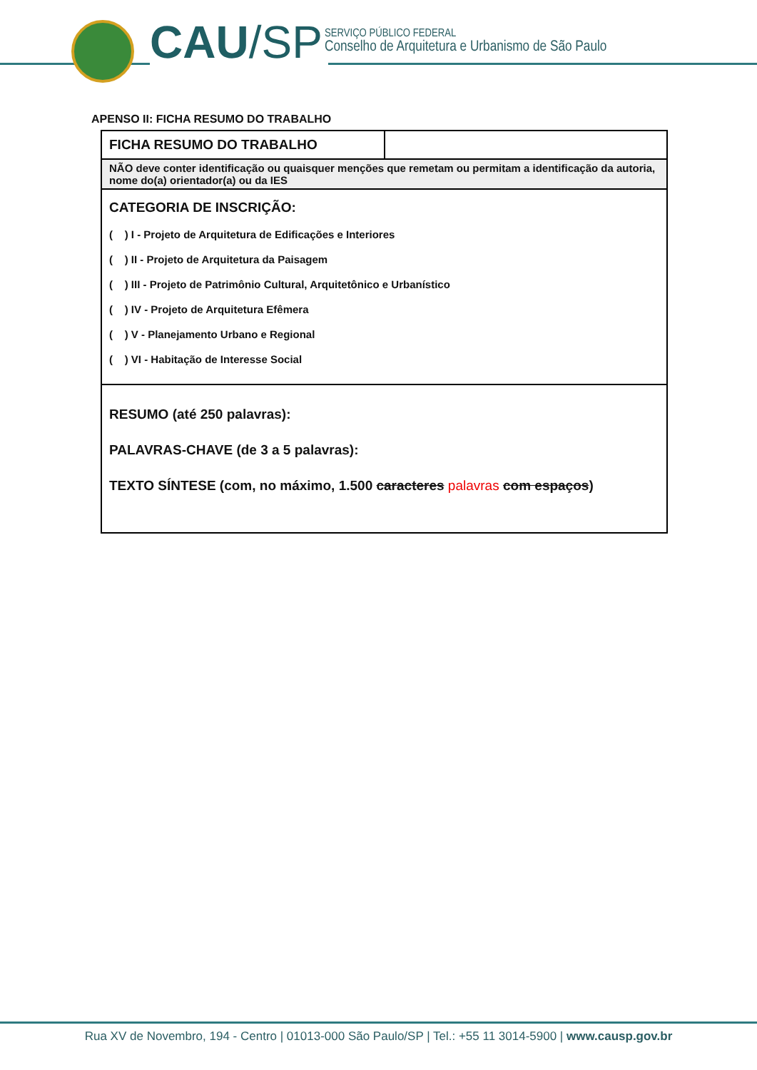CAU/SP
SERVIÇO PÚBLICO FEDERAL
Conselho de Arquitetura e Urbanismo de São Paulo
APENSO II: FICHA RESUMO DO TRABALHO
| FICHA RESUMO DO TRABALHO | |
| NÃO deve conter identificação ou quaisquer menções que remetam ou permitam a identificação da autoria, nome do(a) orientador(a) ou da IES | |
| CATEGORIA DE INSCRIÇÃO: ( ) I - Projeto de Arquitetura de Edificações e Interiores ( ) II - Projeto de Arquitetura da Paisagem ( ) III - Projeto de Patrimônio Cultural, Arquitetônico e Urbanístico ( ) IV - Projeto de Arquitetura Efêmera ( ) V - Planejamento Urbano e Regional ( ) VI - Habitação de Interesse Social | |
| RESUMO (até 250 palavras): PALAVRAS-CHAVE (de 3 a 5 palavras): TEXTO SÍNTESE (com, no máximo, 1.500 caracteres palavras com espaços ) | |
Rua XV de Novembro, 194 - Centro | 01013-000 São Paulo/SP | Tel.: +55 11 3014-5900 | www.causp.gov.br